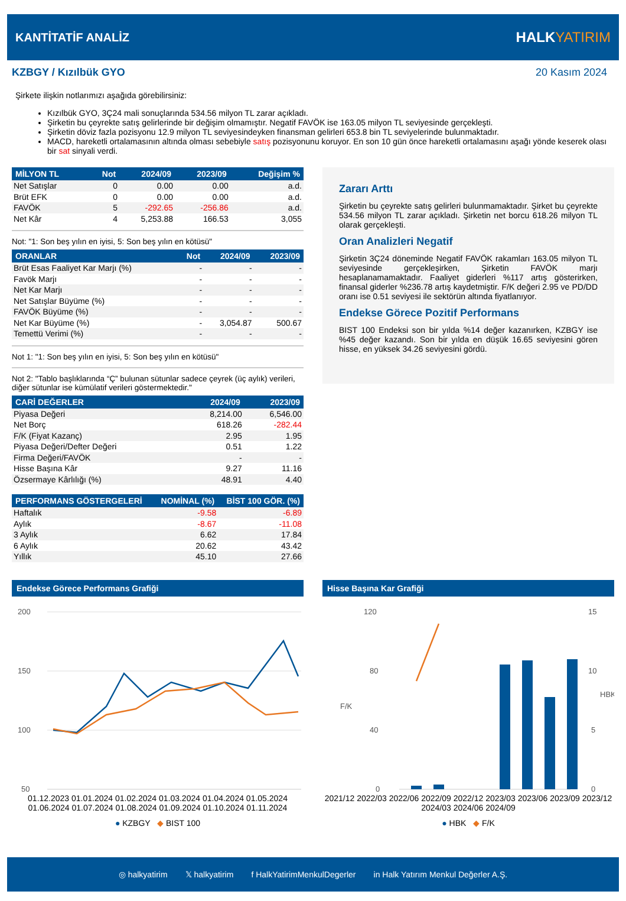KANTİTATİF ANALİZ
HALKYATIRIM
KZBGY / Kızılbük GYO 20 Kasım 2024
Şirkete ilişkin notlarımızı aşağıda görebilirsiniz:
Kızılbük GYO, 3Ç24 mali sonuçlarında 534.56 milyon TL zarar açıkladı.
Şirketin bu çeyrekte satış gelirlerinde bir değişim olmamıştır. Negatif FAVÖK ise 163.05 milyon TL seviyesinde gerçekleşti.
Şirketin döviz fazla pozisyonu 12.9 milyon TL seviyesindeyken finansman gelirleri 653.8 bin TL seviyelerinde bulunmaktadır.
MACD, hareketli ortalamasının altında olması sebebiyle satış pozisyonunu koruyor. En son 10 gün önce hareketli ortalamasını aşağı yönde keserek olası bir sat sinyali verdi.
| MİLYON TL | Not | 2024/09 | 2023/09 | Değişim % |
| --- | --- | --- | --- | --- |
| Net Satışlar | 0 | 0.00 | 0.00 | a.d. |
| Brüt EFK | 0 | 0.00 | 0.00 | a.d. |
| FAVÖK | 5 | -292.65 | -256.86 | a.d. |
| Net Kâr | 4 | 5,253.88 | 166.53 | 3,055 |
Not: "1: Son beş yılın en iyisi, 5: Son beş yılın en kötüsü"
| ORANLAR | Not | 2024/09 | 2023/09 |
| --- | --- | --- | --- |
| Brüt Esas Faaliyet Kar Marjı (%) | - | - | - |
| Favök Marjı | - | - | - |
| Net Kar Marjı | - | - | - |
| Net Satışlar Büyüme (%) | - | - | - |
| FAVÖK Büyüme (%) | - | - | - |
| Net Kar Büyüme (%) | - | 3,054.87 | 500.67 |
| Temettü Verimi (%) | - | - | - |
Not 1: "1: Son beş yılın en iyisi, 5: Son beş yılın en kötüsü"
Not 2: "Tablo başlıklarında “Ç” bulunan sütunlar sadece çeyrek (üç aylık) verileri, diğer sütunlar ise kümülatif verileri göstermektedir."
| CARİ DEĞERLER | 2024/09 | 2023/09 |
| --- | --- | --- |
| Piyasa Değeri | 8,214.00 | 6,546.00 |
| Net Borç | 618.26 | -282.44 |
| F/K (Fiyat Kazanç) | 2.95 | 1.95 |
| Piyasa Değeri/Defter Değeri | 0.51 | 1.22 |
| Firma Değeri/FAVÖK | - | - |
| Hisse Başına Kâr | 9.27 | 11.16 |
| Özsermaye Kârlılığı (%) | 48.91 | 4.40 |
| PERFORMANS GÖSTERGELERİ | NOMİNAL (%) | BİST 100 GÖR. (%) |
| --- | --- | --- |
| Haftalık | -9.58 | -6.89 |
| Aylık | -8.67 | -11.08 |
| 3 Aylık | 6.62 | 17.84 |
| 6 Aylık | 20.62 | 43.42 |
| Yıllık | 45.10 | 27.66 |
Zararı Arttı
Şirketin bu çeyrekte satış gelirleri bulunmamaktadır. Şirket bu çeyrekte 534.56 milyon TL zarar açıkladı. Şirketin net borcu 618.26 milyon TL olarak gerçekleşti.
Oran Analizleri Negatif
Şirketin 3Ç24 döneminde Negatif FAVÖK rakamları 163.05 milyon TL seviyesinde gerçekleşirken, Şirketin FAVÖK marjı hesaplanamamaktadır. Faaliyet giderleri %117 artış gösterirken, finansal giderler %236.78 artış kaydetmiştir. F/K değeri 2.95 ve PD/DD oranı ise 0.51 seviyesi ile sektörün altında fiyatlanıyor.
Endekse Görece Pozitif Performans
BIST 100 Endeksi son bir yılda %14 değer kazanırken, KZBGY ise %45 değer kazandı. Son bir yılda en düşük 16.65 seviyesini gören hisse, en yüksek 34.26 seviyesini gördü.
Endekse Görece Performans Grafiği
200
150
100
50
01.12.2023 01.01.2024 01.02.2024 01.03.2024 01.04.2024 01.05.2024 01.06.2024 01.07.2024 01.08.2024 01.09.2024 01.10.2024 01.11.2024
● KZBGY ◆ BIST 100
Hisse Başına Kar Grafiği
120
80
40
0
15
10
5
0
F/K
HBK
2021/12 2022/03 2022/06 2022/09 2022/12 2023/03 2023/06 2023/09 2023/12 2024/03 2024/06 2024/09
● HBK ◆ F/K
◎ halkyatirim 𝕏 halkyatirim f HalkYatirimMenkulDegerler in Halk Yatırım Menkul Değerler A.Ş.